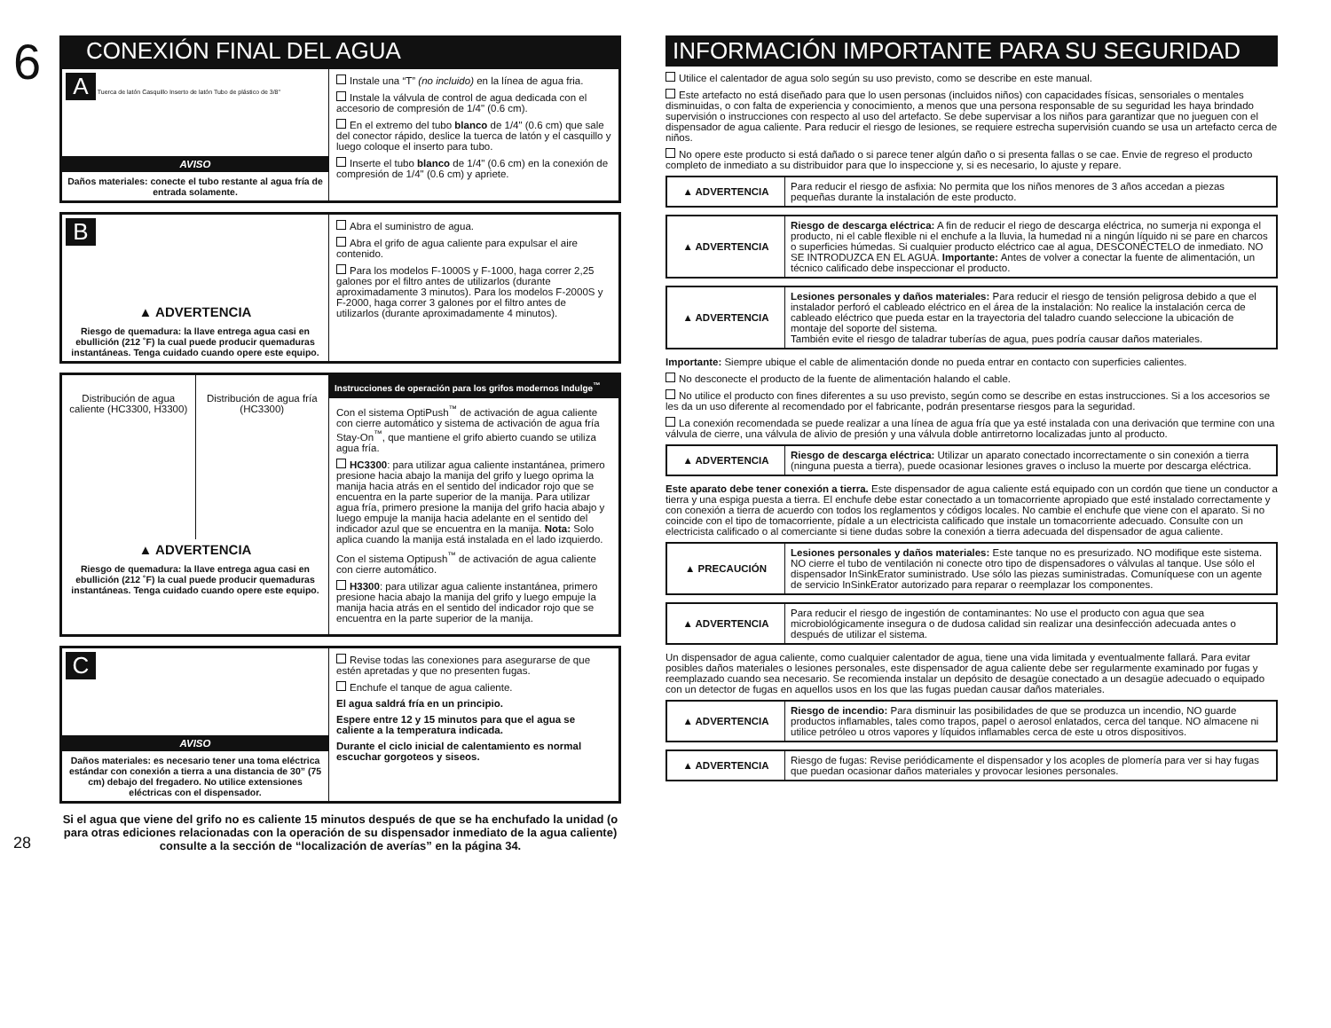6
CONEXIÓN FINAL DEL AGUA
A Tuerca de latón Casquillo Inserto de latón Tubo de plástico de 3/8"
AVISO
Daños materiales: conecte el tubo restante al agua fría de entrada solamente.
Instale una “T” (no incluido) en la línea de agua fria.
Instale la válvula de control de agua dedicada con el accesorio de compresión de 1/4" (0.6 cm).
En el extremo del tubo blanco de 1/4" (0.6 cm) que sale del conector rápido, deslice la tuerca de latón y el casquillo y luego coloque el inserto para tubo.
Inserte el tubo blanco de 1/4" (0.6 cm) en la conexión de compresión de 1/4" (0.6 cm) y apriete.
B
▲ ADVERTENCIA
Riesgo de quemadura: la llave entrega agua casi en ebullición (212 ˚F) la cual puede producir quemaduras instantáneas. Tenga cuidado cuando opere este equipo.
Abra el suministro de agua.
Abra el grifo de agua caliente para expulsar el aire contenido.
Para los modelos F-1000S y F-1000, haga correr 2,25 galones por el filtro antes de utilizarlos (durante aproximadamente 3 minutos). Para los modelos F-2000S y F-2000, haga correr 3 galones por el filtro antes de utilizarlos (durante aproximadamente 4 minutos).
Distribución de agua caliente (HC3300, H3300)
Distribución de agua fría (HC3300)
▲ ADVERTENCIA
Riesgo de quemadura: la llave entrega agua casi en ebullición (212 ˚F) la cual puede producir quemaduras instantáneas. Tenga cuidado cuando opere este equipo.
Instrucciones de operación para los grifos modernos Indulge<sup>™</sup>
Con el sistema OptiPush<sup>™</sup> de activación de agua caliente con cierre automático y sistema de activación de agua fría Stay-On<sup>™</sup>, que mantiene el grifo abierto cuando se utiliza agua fría.
HC3300: para utilizar agua caliente instantánea, primero presione hacia abajo la manija del grifo y luego oprima la manija hacia atrás en el sentido del indicador rojo que se encuentra en la parte superior de la manija. Para utilizar agua fría, primero presione la manija del grifo hacia abajo y luego empuje la manija hacia adelante en el sentido del indicador azul que se encuentra en la manija. Nota: Solo aplica cuando la manija está instalada en el lado izquierdo.
Con el sistema Optipush<sup>™</sup> de activación de agua caliente con cierre automático.
H3300: para utilizar agua caliente instantánea, primero presione hacia abajo la manija del grifo y luego empuje la manija hacia atrás en el sentido del indicador rojo que se encuentra en la parte superior de la manija.
C
AVISO
Daños materiales: es necesario tener una toma eléctrica estándar con conexión a tierra a una distancia de 30” (75 cm) debajo del fregadero. No utilice extensiones eléctricas con el dispensador.
Revise todas las conexiones para asegurarse de que estén apretadas y que no presenten fugas.
Enchufe el tanque de agua caliente.
El agua saldrá fría en un principio.
Espere entre 12 y 15 minutos para que el agua se caliente a la temperatura indicada.
Durante el ciclo inicial de calentamiento es normal escuchar gorgoteos y siseos.
28
Si el agua que viene del grifo no es caliente 15 minutos después de que se ha enchufado la unidad (o para otras ediciones relacionadas con la operación de su dispensador inmediato de la agua caliente) consulte a la sección de “localización de averías” en la página 34.
INFORMACIÓN IMPORTANTE PARA SU SEGURIDAD
Utilice el calentador de agua solo según su uso previsto, como se describe en este manual.
Este artefacto no está diseñado para que lo usen personas (incluidos niños) con capacidades físicas, sensoriales o mentales disminuidas, o con falta de experiencia y conocimiento, a menos que una persona responsable de su seguridad les haya brindado supervisión o instrucciones con respecto al uso del artefacto. Se debe supervisar a los niños para garantizar que no jueguen con el dispensador de agua caliente. Para reducir el riesgo de lesiones, se requiere estrecha supervisión cuando se usa un artefacto cerca de niños.
No opere este producto si está dañado o si parece tener algún daño o si presenta fallas o se cae. Envie de regreso el producto completo de inmediato a su distribuidor para que lo inspeccione y, si es necesario, lo ajuste y repare.
| ▲ ADVERTENCIA | Para reducir el riesgo de asfixia: No permita que los niños menores de 3 años accedan a piezas pequeñas durante la instalación de este producto. |
| ▲ ADVERTENCIA | Riesgo de descarga eléctrica: A fin de reducir el riego de descarga eléctrica, no sumerja ni exponga el producto, ni el cable flexible ni el enchufe a la lluvia, la humedad ni a ningún líquido ni se pare en charcos o superficies húmedas. Si cualquier producto eléctrico cae al agua, DESCONÉCTELO de inmediato. NO SE INTRODUZCA EN EL AGUA. Importante: Antes de volver a conectar la fuente de alimentación, un técnico calificado debe inspeccionar el producto. |
| ▲ ADVERTENCIA | Lesiones personales y daños materiales: Para reducir el riesgo de tensión peligrosa debido a que el instalador perforó el cableado eléctrico en el área de la instalación: No realice la instalación cerca de cableado eléctrico que pueda estar en la trayectoria del taladro cuando seleccione la ubicación de montaje del soporte del sistema. También evite el riesgo de taladrar tuberías de agua, pues podría causar daños materiales. |
Importante: Siempre ubique el cable de alimentación donde no pueda entrar en contacto con superficies calientes.
No desconecte el producto de la fuente de alimentación halando el cable.
No utilice el producto con fines diferentes a su uso previsto, según como se describe en estas instrucciones. Si a los accesorios se les da un uso diferente al recomendado por el fabricante, podrán presentarse riesgos para la seguridad.
La conexión recomendada se puede realizar a una línea de agua fría que ya esté instalada con una derivación que termine con una válvula de cierre, una válvula de alivio de presión y una válvula doble antirretorno localizadas junto al producto.
| ▲ ADVERTENCIA | Riesgo de descarga eléctrica: Utilizar un aparato conectado incorrectamente o sin conexión a tierra (ninguna puesta a tierra), puede ocasionar lesiones graves o incluso la muerte por descarga eléctrica. |
Este aparato debe tener conexión a tierra. Este dispensador de agua caliente está equipado con un cordón que tiene un conductor a tierra y una espiga puesta a tierra. El enchufe debe estar conectado a un tomacorriente apropiado que esté instalado correctamente y con conexión a tierra de acuerdo con todos los reglamentos y códigos locales. No cambie el enchufe que viene con el aparato. Si no coincide con el tipo de tomacorriente, pídale a un electricista calificado que instale un tomacorriente adecuado. Consulte con un electricista calificado o al comerciante si tiene dudas sobre la conexión a tierra adecuada del dispensador de agua caliente.
| ▲ PRECAUCIÓN | Lesiones personales y daños materiales: Este tanque no es presurizado. NO modifique este sistema. NO cierre el tubo de ventilación ni conecte otro tipo de dispensadores o válvulas al tanque. Use sólo el dispensador InSinkErator suministrado. Use sólo las piezas suministradas. Comuníquese con un agente de servicio InSinkErator autorizado para reparar o reemplazar los componentes. |
| ▲ ADVERTENCIA | Para reducir el riesgo de ingestión de contaminantes: No use el producto con agua que sea microbiológicamente insegura o de dudosa calidad sin realizar una desinfección adecuada antes o después de utilizar el sistema. |
Un dispensador de agua caliente, como cualquier calentador de agua, tiene una vida limitada y eventualmente fallará. Para evitar posibles daños materiales o lesiones personales, este dispensador de agua caliente debe ser regularmente examinado por fugas y reemplazado cuando sea necesario. Se recomienda instalar un depósito de desagüe conectado a un desagüe adecuado o equipado con un detector de fugas en aquellos usos en los que las fugas puedan causar daños materiales.
| ▲ ADVERTENCIA | Riesgo de incendio: Para disminuir las posibilidades de que se produzca un incendio, NO guarde productos inflamables, tales como trapos, papel o aerosol enlatados, cerca del tanque. NO almacene ni utilice petróleo u otros vapores y líquidos inflamables cerca de este u otros dispositivos. |
| ▲ ADVERTENCIA | Riesgo de fugas: Revise periódicamente el dispensador y los acoples de plomería para ver si hay fugas que puedan ocasionar daños materiales y provocar lesiones personales. |